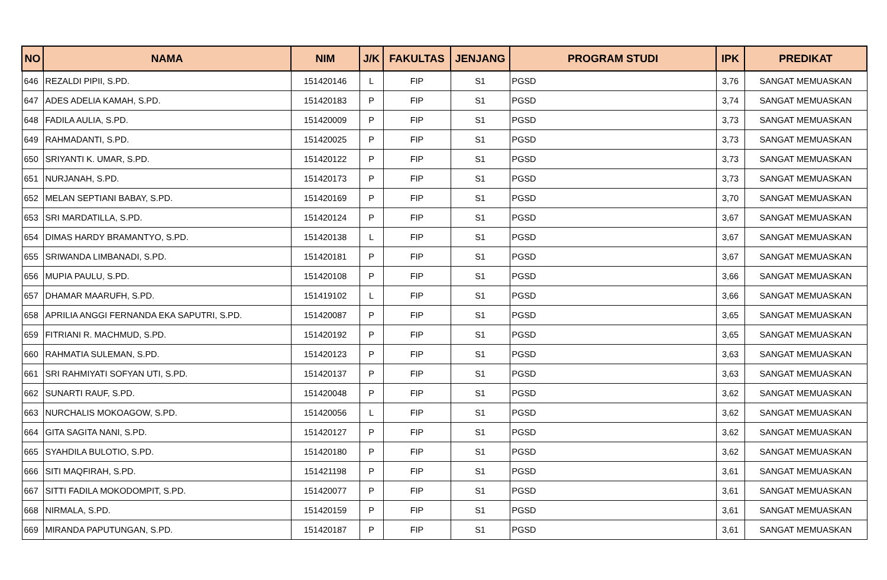| NO | NAMA | NIM | J/K | FAKULTAS | JENJANG | PROGRAM STUDI | IPK | PREDIKAT |
| --- | --- | --- | --- | --- | --- | --- | --- | --- |
| 646 | REZALDI PIPII, S.PD. | 151420146 | L | FIP | S1 | PGSD | 3,76 | SANGAT MEMUASKAN |
| 647 | ADES ADELIA KAMAH, S.PD. | 151420183 | P | FIP | S1 | PGSD | 3,74 | SANGAT MEMUASKAN |
| 648 | FADILA AULIA, S.PD. | 151420009 | P | FIP | S1 | PGSD | 3,73 | SANGAT MEMUASKAN |
| 649 | RAHMADANTI, S.PD. | 151420025 | P | FIP | S1 | PGSD | 3,73 | SANGAT MEMUASKAN |
| 650 | SRIYANTI K. UMAR, S.PD. | 151420122 | P | FIP | S1 | PGSD | 3,73 | SANGAT MEMUASKAN |
| 651 | NURJANAH, S.PD. | 151420173 | P | FIP | S1 | PGSD | 3,73 | SANGAT MEMUASKAN |
| 652 | MELAN SEPTIANI BABAY, S.PD. | 151420169 | P | FIP | S1 | PGSD | 3,70 | SANGAT MEMUASKAN |
| 653 | SRI MARDATILLA, S.PD. | 151420124 | P | FIP | S1 | PGSD | 3,67 | SANGAT MEMUASKAN |
| 654 | DIMAS HARDY BRAMANTYO, S.PD. | 151420138 | L | FIP | S1 | PGSD | 3,67 | SANGAT MEMUASKAN |
| 655 | SRIWANDA LIMBANADI, S.PD. | 151420181 | P | FIP | S1 | PGSD | 3,67 | SANGAT MEMUASKAN |
| 656 | MUPIA PAULU, S.PD. | 151420108 | P | FIP | S1 | PGSD | 3,66 | SANGAT MEMUASKAN |
| 657 | DHAMAR MAARUFH, S.PD. | 151419102 | L | FIP | S1 | PGSD | 3,66 | SANGAT MEMUASKAN |
| 658 | APRILIA ANGGI FERNANDA EKA SAPUTRI, S.PD. | 151420087 | P | FIP | S1 | PGSD | 3,65 | SANGAT MEMUASKAN |
| 659 | FITRIANI R. MACHMUD, S.PD. | 151420192 | P | FIP | S1 | PGSD | 3,65 | SANGAT MEMUASKAN |
| 660 | RAHMATIA SULEMAN, S.PD. | 151420123 | P | FIP | S1 | PGSD | 3,63 | SANGAT MEMUASKAN |
| 661 | SRI RAHMIYATI SOFYAN UTI, S.PD. | 151420137 | P | FIP | S1 | PGSD | 3,63 | SANGAT MEMUASKAN |
| 662 | SUNARTI RAUF, S.PD. | 151420048 | P | FIP | S1 | PGSD | 3,62 | SANGAT MEMUASKAN |
| 663 | NURCHALIS MOKOAGOW, S.PD. | 151420056 | L | FIP | S1 | PGSD | 3,62 | SANGAT MEMUASKAN |
| 664 | GITA SAGITA NANI, S.PD. | 151420127 | P | FIP | S1 | PGSD | 3,62 | SANGAT MEMUASKAN |
| 665 | SYAHDILA BULOTIO, S.PD. | 151420180 | P | FIP | S1 | PGSD | 3,62 | SANGAT MEMUASKAN |
| 666 | SITI MAQFIRAH, S.PD. | 151421198 | P | FIP | S1 | PGSD | 3,61 | SANGAT MEMUASKAN |
| 667 | SITTI FADILA MOKODOMPIT, S.PD. | 151420077 | P | FIP | S1 | PGSD | 3,61 | SANGAT MEMUASKAN |
| 668 | NIRMALA, S.PD. | 151420159 | P | FIP | S1 | PGSD | 3,61 | SANGAT MEMUASKAN |
| 669 | MIRANDA PAPUTUNGAN, S.PD. | 151420187 | P | FIP | S1 | PGSD | 3,61 | SANGAT MEMUASKAN |